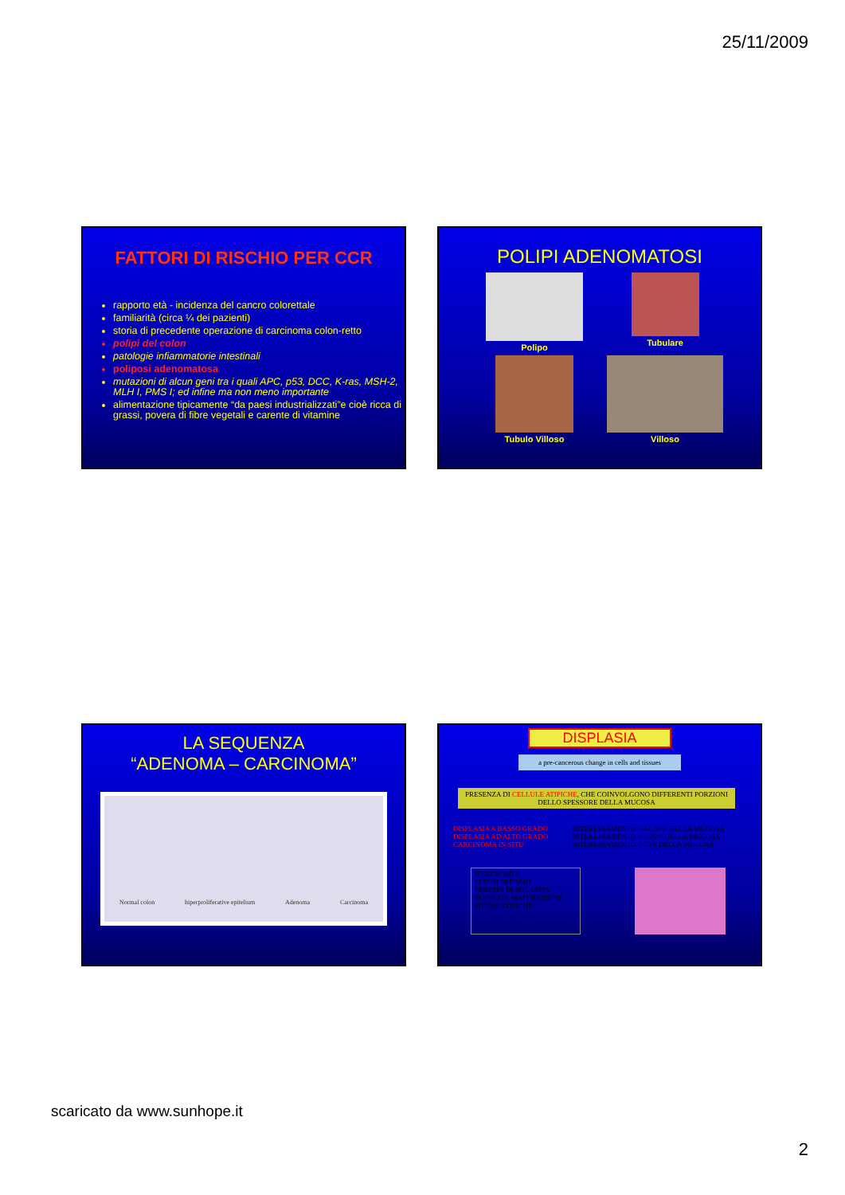25/11/2009
FATTORI DI RISCHIO PER CCR
rapporto età - incidenza del cancro colorettale
familiarità (circa ¼ dei pazienti)
storia di precedente operazione di carcinoma colon-retto
polipi del colon
patologie infiammatorie intestinali
poliposi adenomatosa
mutazioni di alcun geni tra i quali APC, p53, DCC, K-ras, MSH-2, MLH I, PMS I; ed infine ma non meno importante
alimentazione tipicamente “da paesi industrializzati”e cioè ricca di grassi, povera di fibre vegetali e carente di vitamine
POLIPI ADENOMATOSI
Polipo
Tubulare
Tubulo Villoso
Villoso
LA SEQUENZA
“ADENOMA – CARCINOMA”
Normal colon hiperproliferative epitelium Adenoma Carcinoma
DISPLASIA
a pre-cancerous change in cells and tissues
PRESENZA DI CELLULE ATIPICHE, CHE COINVOLGONO DIFFERENTI PORZIONI DELLO SPESSORE DELLA MUCOSA
DISPLASIA A BASSO GRADO
DISPLASIA AD ALTO GRADO
CARCINOMA IN SITU
INTERESSAMENTO < AL 50% DELLA MUCOSA
INTERESSAMENTO > 75% < DELLA MUCOSA
INTERESSAMENTO > 75% DELLA MUCOSA
IPERCROMIA
PLEOMORFISMO
PERDITA DI POLARITA
MANCATA MATURAZIONE
MITOSI ATIPICHE
scaricato da www.sunhope.it
2